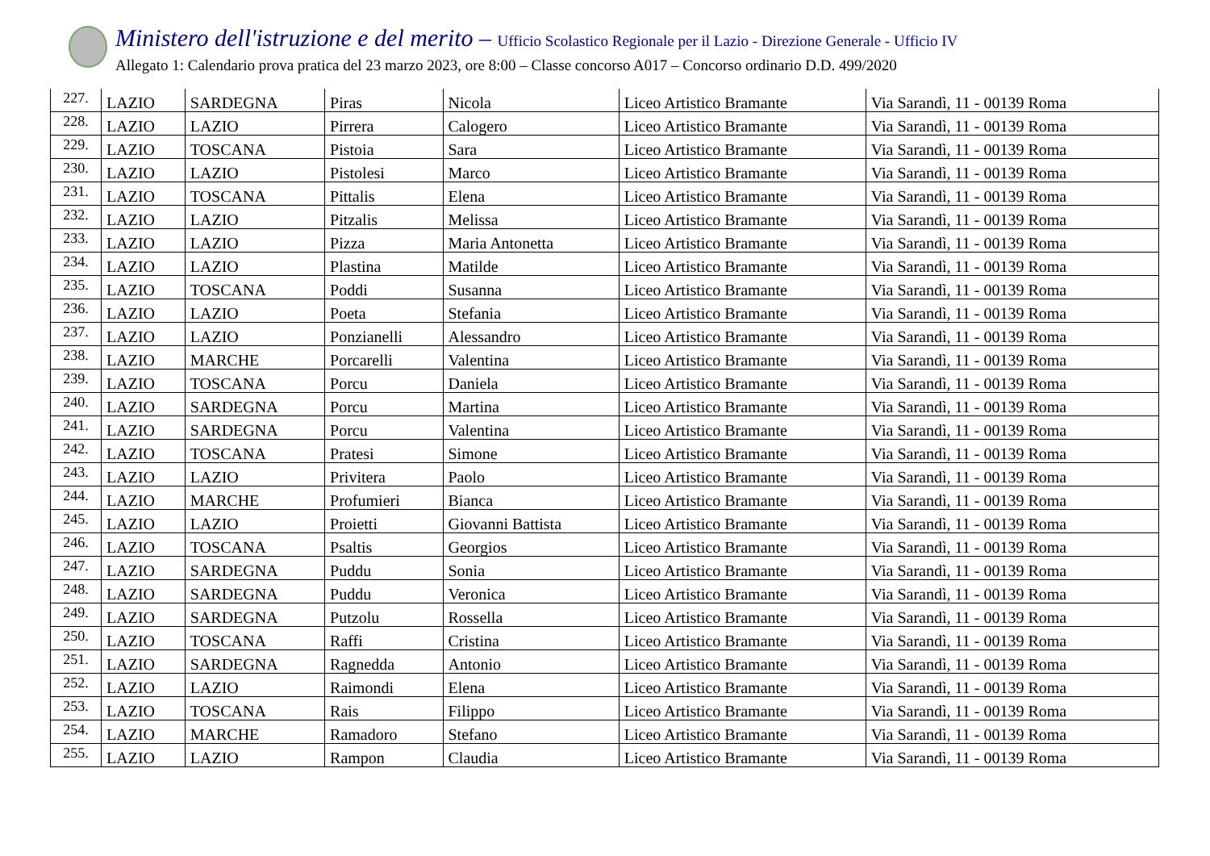Ministero dell'istruzione e del merito – Ufficio Scolastico Regionale per il Lazio - Direzione Generale - Ufficio IV
Allegato 1: Calendario prova pratica del 23 marzo 2023, ore 8:00 – Classe concorso A017 – Concorso ordinario D.D. 499/2020
| 227. | LAZIO | SARDEGNA | Piras | Nicola | Liceo Artistico Bramante | Via Sarandì, 11 - 00139 Roma |
| 228. | LAZIO | LAZIO | Pirrera | Calogero | Liceo Artistico Bramante | Via Sarandì, 11 - 00139 Roma |
| 229. | LAZIO | TOSCANA | Pistoia | Sara | Liceo Artistico Bramante | Via Sarandì, 11 - 00139 Roma |
| 230. | LAZIO | LAZIO | Pistolesi | Marco | Liceo Artistico Bramante | Via Sarandì, 11 - 00139 Roma |
| 231. | LAZIO | TOSCANA | Pittalis | Elena | Liceo Artistico Bramante | Via Sarandì, 11 - 00139 Roma |
| 232. | LAZIO | LAZIO | Pitzalis | Melissa | Liceo Artistico Bramante | Via Sarandì, 11 - 00139 Roma |
| 233. | LAZIO | LAZIO | Pizza | Maria Antonetta | Liceo Artistico Bramante | Via Sarandì, 11 - 00139 Roma |
| 234. | LAZIO | LAZIO | Plastina | Matilde | Liceo Artistico Bramante | Via Sarandì, 11 - 00139 Roma |
| 235. | LAZIO | TOSCANA | Poddi | Susanna | Liceo Artistico Bramante | Via Sarandì, 11 - 00139 Roma |
| 236. | LAZIO | LAZIO | Poeta | Stefania | Liceo Artistico Bramante | Via Sarandì, 11 - 00139 Roma |
| 237. | LAZIO | LAZIO | Ponzianelli | Alessandro | Liceo Artistico Bramante | Via Sarandì, 11 - 00139 Roma |
| 238. | LAZIO | MARCHE | Porcarelli | Valentina | Liceo Artistico Bramante | Via Sarandì, 11 - 00139 Roma |
| 239. | LAZIO | TOSCANA | Porcu | Daniela | Liceo Artistico Bramante | Via Sarandì, 11 - 00139 Roma |
| 240. | LAZIO | SARDEGNA | Porcu | Martina | Liceo Artistico Bramante | Via Sarandì, 11 - 00139 Roma |
| 241. | LAZIO | SARDEGNA | Porcu | Valentina | Liceo Artistico Bramante | Via Sarandì, 11 - 00139 Roma |
| 242. | LAZIO | TOSCANA | Pratesi | Simone | Liceo Artistico Bramante | Via Sarandì, 11 - 00139 Roma |
| 243. | LAZIO | LAZIO | Privitera | Paolo | Liceo Artistico Bramante | Via Sarandì, 11 - 00139 Roma |
| 244. | LAZIO | MARCHE | Profumieri | Bianca | Liceo Artistico Bramante | Via Sarandì, 11 - 00139 Roma |
| 245. | LAZIO | LAZIO | Proietti | Giovanni Battista | Liceo Artistico Bramante | Via Sarandì, 11 - 00139 Roma |
| 246. | LAZIO | TOSCANA | Psaltis | Georgios | Liceo Artistico Bramante | Via Sarandì, 11 - 00139 Roma |
| 247. | LAZIO | SARDEGNA | Puddu | Sonia | Liceo Artistico Bramante | Via Sarandì, 11 - 00139 Roma |
| 248. | LAZIO | SARDEGNA | Puddu | Veronica | Liceo Artistico Bramante | Via Sarandì, 11 - 00139 Roma |
| 249. | LAZIO | SARDEGNA | Putzolu | Rossella | Liceo Artistico Bramante | Via Sarandì, 11 - 00139 Roma |
| 250. | LAZIO | TOSCANA | Raffi | Cristina | Liceo Artistico Bramante | Via Sarandì, 11 - 00139 Roma |
| 251. | LAZIO | SARDEGNA | Ragnedda | Antonio | Liceo Artistico Bramante | Via Sarandì, 11 - 00139 Roma |
| 252. | LAZIO | LAZIO | Raimondi | Elena | Liceo Artistico Bramante | Via Sarandì, 11 - 00139 Roma |
| 253. | LAZIO | TOSCANA | Rais | Filippo | Liceo Artistico Bramante | Via Sarandì, 11 - 00139 Roma |
| 254. | LAZIO | MARCHE | Ramadoro | Stefano | Liceo Artistico Bramante | Via Sarandì, 11 - 00139 Roma |
| 255. | LAZIO | LAZIO | Rampon | Claudia | Liceo Artistico Bramante | Via Sarandì, 11 - 00139 Roma |